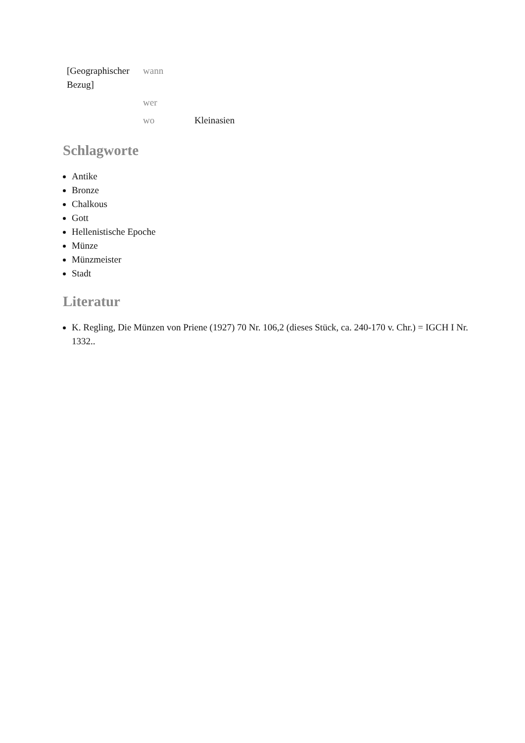| [Geographischer Bezug] | wann | |
| | wer | |
| | wo | Kleinasien |
Schlagworte
Antike
Bronze
Chalkous
Gott
Hellenistische Epoche
Münze
Münzmeister
Stadt
Literatur
K. Regling, Die Münzen von Priene (1927) 70 Nr. 106,2 (dieses Stück, ca. 240-170 v. Chr.) = IGCH I Nr. 1332..